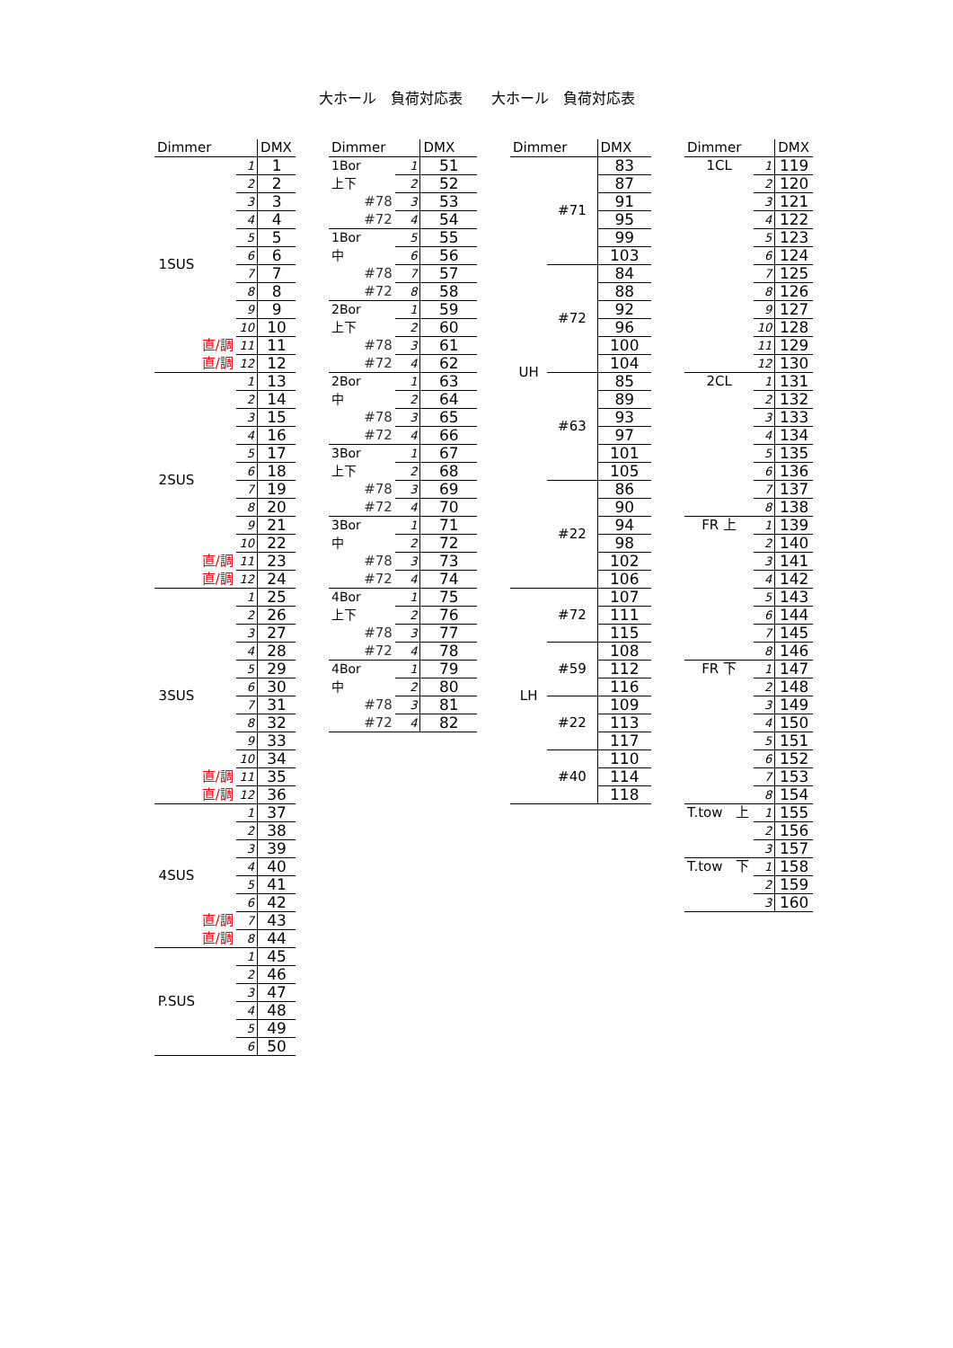大ホール　負荷対応表　　大ホール　負荷対応表
| Dimmer | | | DMX |
| --- | --- | --- | --- |
| 1SUS | | 1 | 1 |
| | | 2 | 2 |
| | | 3 | 3 |
| | | 4 | 4 |
| | | 5 | 5 |
| | | 6 | 6 |
| | | 7 | 7 |
| | | 8 | 8 |
| | | 9 | 9 |
| | | 10 | 10 |
| | 直/調 | 11 | 11 |
| | 直/調 | 12 | 12 |
| 2SUS | | 1 | 13 |
| | | 2 | 14 |
| | | 3 | 15 |
| | | 4 | 16 |
| | | 5 | 17 |
| | | 6 | 18 |
| | | 7 | 19 |
| | | 8 | 20 |
| | | 9 | 21 |
| | | 10 | 22 |
| | 直/調 | 11 | 23 |
| | 直/調 | 12 | 24 |
| 3SUS | | 1 | 25 |
| | | 2 | 26 |
| | | 3 | 27 |
| | | 4 | 28 |
| | | 5 | 29 |
| | | 6 | 30 |
| | | 7 | 31 |
| | | 8 | 32 |
| | | 9 | 33 |
| | | 10 | 34 |
| | 直/調 | 11 | 35 |
| | 直/調 | 12 | 36 |
| 4SUS | | 1 | 37 |
| | | 2 | 38 |
| | | 3 | 39 |
| | | 4 | 40 |
| | | 5 | 41 |
| | | 6 | 42 |
| | 直/調 | 7 | 43 |
| | 直/調 | 8 | 44 |
| P.SUS | | 1 | 45 |
| | | 2 | 46 |
| | | 3 | 47 |
| | | 4 | 48 |
| | | 5 | 49 |
| | | 6 | 50 |
| Dimmer | | DMX |
| --- | --- | --- |
| 1Bor | 1 | 51 |
| 上下 | 2 | 52 |
| #78 | 3 | 53 |
| #72 | 4 | 54 |
| 1Bor | 5 | 55 |
| 中 | 6 | 56 |
| #78 | 7 | 57 |
| #72 | 8 | 58 |
| 2Bor | 1 | 59 |
| 上下 | 2 | 60 |
| #78 | 3 | 61 |
| #72 | 4 | 62 |
| 2Bor | 1 | 63 |
| 中 | 2 | 64 |
| #78 | 3 | 65 |
| #72 | 4 | 66 |
| 3Bor | 1 | 67 |
| 上下 | 2 | 68 |
| #78 | 3 | 69 |
| #72 | 4 | 70 |
| 3Bor | 1 | 71 |
| 中 | 2 | 72 |
| #78 | 3 | 73 |
| #72 | 4 | 74 |
| 4Bor | 1 | 75 |
| 上下 | 2 | 76 |
| #78 | 3 | 77 |
| #72 | 4 | 78 |
| 4Bor | 1 | 79 |
| 中 | 2 | 80 |
| #78 | 3 | 81 |
| #72 | 4 | 82 |
| Dimmer | | DMX |
| --- | --- | --- |
| UH | #71 | 83 |
| | | 87 |
| | | 91 |
| | | 95 |
| | | 99 |
| | | 103 |
| | #72 | 84 |
| | | 88 |
| | | 92 |
| | | 96 |
| | | 100 |
| | | 104 |
| | #63 | 85 |
| | | 89 |
| | | 93 |
| | | 97 |
| | | 101 |
| | | 105 |
| | #22 | 86 |
| | | 90 |
| | | 94 |
| | | 98 |
| | | 102 |
| | | 106 |
| LH | #72 | 107 |
| | | 111 |
| | | 115 |
| | #59 | 108 |
| | | 112 |
| | | 116 |
| | #22 | 109 |
| | | 113 |
| | | 117 |
| | #40 | 110 |
| | | 114 |
| | | 118 |
| Dimmer | | DMX |
| --- | --- | --- |
| 1CL | 1 | 119 |
| | 2 | 120 |
| | 3 | 121 |
| | 4 | 122 |
| | 5 | 123 |
| | 6 | 124 |
| | 7 | 125 |
| | 8 | 126 |
| | 9 | 127 |
| | 10 | 128 |
| | 11 | 129 |
| | 12 | 130 |
| 2CL | 1 | 131 |
| | 2 | 132 |
| | 3 | 133 |
| | 4 | 134 |
| | 5 | 135 |
| | 6 | 136 |
| | 7 | 137 |
| | 8 | 138 |
| FR 上 | 1 | 139 |
| | 2 | 140 |
| | 3 | 141 |
| | 4 | 142 |
| | 5 | 143 |
| | 6 | 144 |
| | 7 | 145 |
| | 8 | 146 |
| FR 下 | 1 | 147 |
| | 2 | 148 |
| | 3 | 149 |
| | 4 | 150 |
| | 5 | 151 |
| | 6 | 152 |
| | 7 | 153 |
| | 8 | 154 |
| T.tow 上 | 1 | 155 |
| | 2 | 156 |
| | 3 | 157 |
| T.tow 下 | 1 | 158 |
| | 2 | 159 |
| | 3 | 160 |